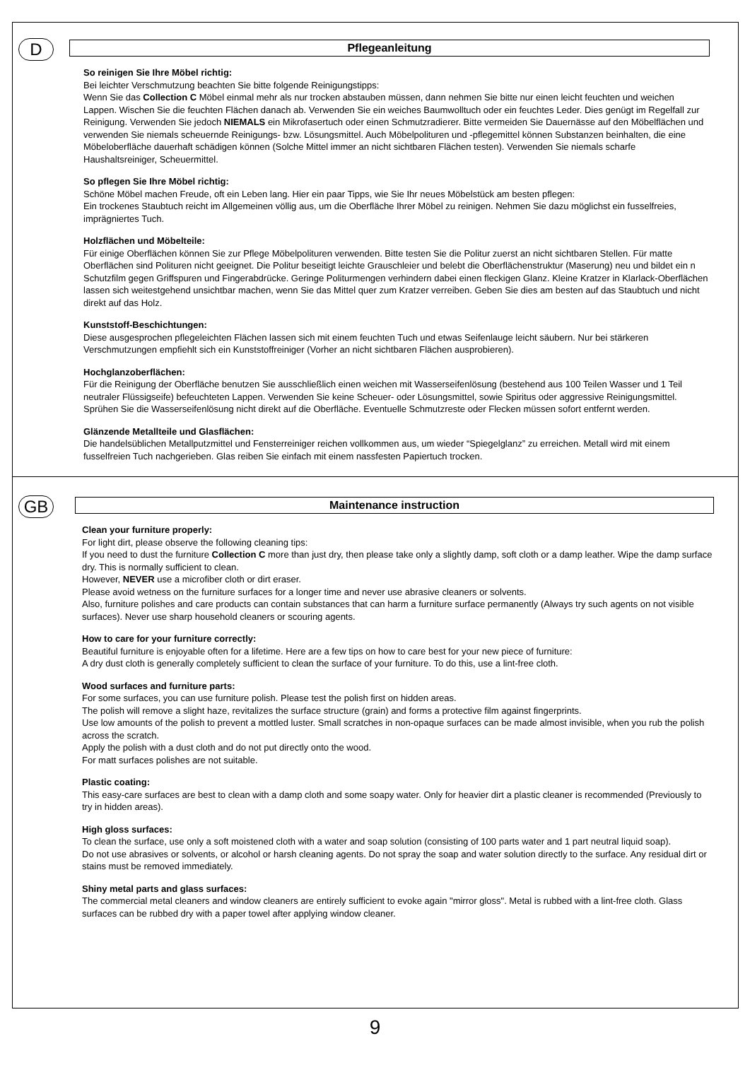D
Pflegeanleitung
So reinigen Sie Ihre Möbel richtig:
Bei leichter Verschmutzung beachten Sie bitte folgende Reinigungstipps:
Wenn Sie das Collection C Möbel einmal mehr als nur trocken abstauben müssen, dann nehmen Sie bitte nur einen leicht feuchten und weichen Lappen. Wischen Sie die feuchten Flächen danach ab. Verwenden Sie ein weiches Baumwolltuch oder ein feuchtes Leder. Dies genügt im Regelfall zur Reinigung. Verwenden Sie jedoch NIEMALS ein Mikrofasertuch oder einen Schmutzradierer. Bitte vermeiden Sie Dauernässe auf den Möbelflächen und verwenden Sie niemals scheuernde Reinigungs- bzw. Lösungsmittel. Auch Möbelpolituren und -pflegemittel können Substanzen beinhalten, die eine Möbeloberfläche dauerhaft schädigen können (Solche Mittel immer an nicht sichtbaren Flächen testen). Verwenden Sie niemals scharfe Haushaltsreiniger, Scheuermittel.
So pflegen Sie Ihre Möbel richtig:
Schöne Möbel machen Freude, oft ein Leben lang. Hier ein paar Tipps, wie Sie Ihr neues Möbelstück am besten pflegen:
Ein trockenes Staubtuch reicht im Allgemeinen völlig aus, um die Oberfläche Ihrer Möbel zu reinigen. Nehmen Sie dazu möglichst ein fusselfreies, imprägniertes Tuch.
Holzflächen und Möbelteile:
Für einige Oberflächen können Sie zur Pflege Möbelpolituren verwenden. Bitte testen Sie die Politur zuerst an nicht sichtbaren Stellen. Für matte Oberflächen sind Polituren nicht geeignet. Die Politur beseitigt leichte Grauschleier und belebt die Oberflächenstruktur (Maserung) neu und bildet ein n Schutzfilm gegen Griffspuren und Fingerabdrücke. Geringe Politurmengen verhindern dabei einen fleckigen Glanz. Kleine Kratzer in Klarlack-Oberflächen lassen sich weitestgehend unsichtbar machen, wenn Sie das Mittel quer zum Kratzer verreiben. Geben Sie dies am besten auf das Staubtuch und nicht direkt auf das Holz.
Kunststoff-Beschichtungen:
Diese ausgesprochen pflegeleichten Flächen lassen sich mit einem feuchten Tuch und etwas Seifenlauge leicht säubern. Nur bei stärkeren Verschmutzungen empfiehlt sich ein Kunststoffreiniger (Vorher an nicht sichtbaren Flächen ausprobieren).
Hochglanzoberflächen:
Für die Reinigung der Oberfläche benutzen Sie ausschließlich einen weichen mit Wasserseifenlösung (bestehend aus 100 Teilen Wasser und 1 Teil neutraler Flüssigseife) befeuchteten Lappen. Verwenden Sie keine Scheuer- oder Lösungsmittel, sowie Spiritus oder aggressive Reinigungsmittel. Sprühen Sie die Wasserseifenlösung nicht direkt auf die Oberfläche. Eventuelle Schmutzreste oder Flecken müssen sofort entfernt werden.
Glänzende Metallteile und Glasflächen:
Die handelsüblichen Metallputzmittel und Fensterreiniger reichen vollkommen aus, um wieder “Spiegelglanz” zu erreichen. Metall wird mit einem fusselfreien Tuch nachgerieben. Glas reiben Sie einfach mit einem nassfesten Papiertuch trocken.
GB
Maintenance instruction
Clean your furniture properly:
For light dirt, please observe the following cleaning tips:
If you need to dust the furniture Collection C more than just dry, then please take only a slightly damp, soft cloth or a damp leather. Wipe the damp surface dry. This is normally sufficient to clean.
However, NEVER use a microfiber cloth or dirt eraser.
Please avoid wetness on the furniture surfaces for a longer time and never use abrasive cleaners or solvents.
Also, furniture polishes and care products can contain substances that can harm a furniture surface permanently (Always try such agents on not visible surfaces). Never use sharp household cleaners or scouring agents.
How to care for your furniture correctly:
Beautiful furniture is enjoyable often for a lifetime. Here are a few tips on how to care best for your new piece of furniture:
A dry dust cloth is generally completely sufficient to clean the surface of your furniture. To do this, use a lint-free cloth.
Wood surfaces and furniture parts:
For some surfaces, you can use furniture polish. Please test the polish first on hidden areas.
The polish will remove a slight haze, revitalizes the surface structure (grain) and forms a protective film against fingerprints.
Use low amounts of the polish to prevent a mottled luster. Small scratches in non-opaque surfaces can be made almost invisible, when you rub the polish across the scratch.
Apply the polish with a dust cloth and do not put directly onto the wood.
For matt surfaces polishes are not suitable.
Plastic coating:
This easy-care surfaces are best to clean with a damp cloth and some soapy water. Only for heavier dirt a plastic cleaner is recommended (Previously to try in hidden areas).
High gloss surfaces:
To clean the surface, use only a soft moistened cloth with a water and soap solution (consisting of 100 parts water and 1 part neutral liquid soap).
Do not use abrasives or solvents, or alcohol or harsh cleaning agents. Do not spray the soap and water solution directly to the surface. Any residual dirt or stains must be removed immediately.
Shiny metal parts and glass surfaces:
The commercial metal cleaners and window cleaners are entirely sufficient to evoke again "mirror gloss". Metal is rubbed with a lint-free cloth. Glass surfaces can be rubbed dry with a paper towel after applying window cleaner.
9